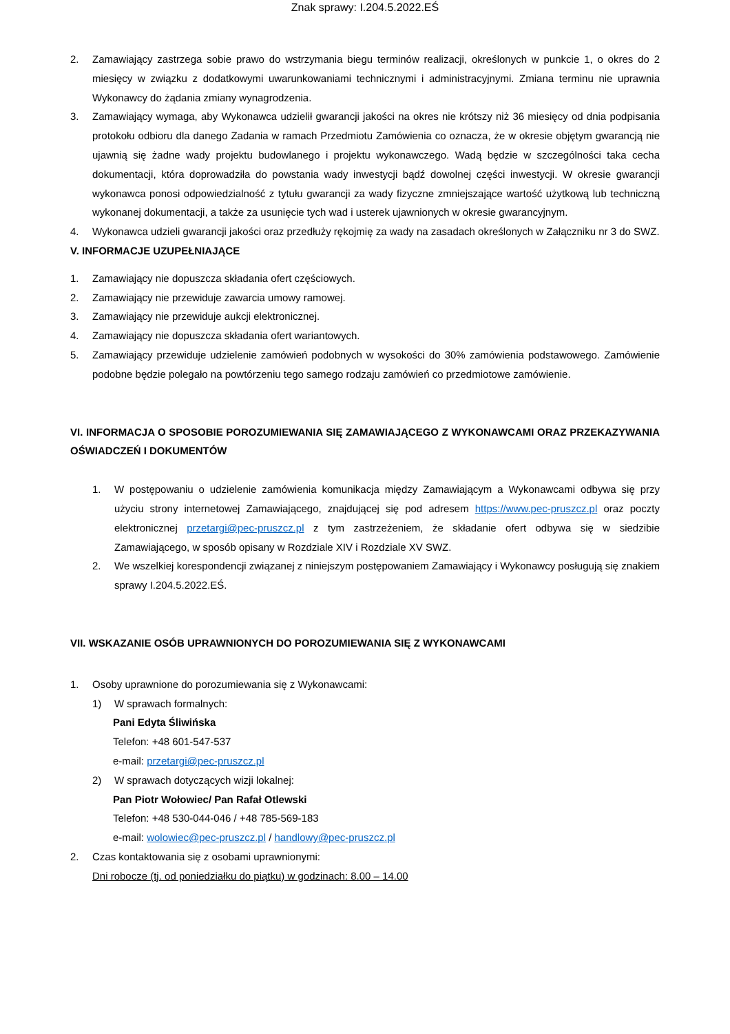Znak sprawy: I.204.5.2022.EŚ
2. Zamawiający zastrzega sobie prawo do wstrzymania biegu terminów realizacji, określonych w punkcie 1, o okres do 2 miesięcy w związku z dodatkowymi uwarunkowaniami technicznymi i administracyjnymi. Zmiana terminu nie uprawnia Wykonawcy do żądania zmiany wynagrodzenia.
3. Zamawiający wymaga, aby Wykonawca udzielił gwarancji jakości na okres nie krótszy niż 36 miesięcy od dnia podpisania protokołu odbioru dla danego Zadania w ramach Przedmiotu Zamówienia co oznacza, że w okresie objętym gwarancją nie ujawnią się żadne wady projektu budowlanego i projektu wykonawczego. Wadą będzie w szczególności taka cecha dokumentacji, która doprowadziła do powstania wady inwestycji bądź dowolnej części inwestycji. W okresie gwarancji wykonawca ponosi odpowiedzialność z tytułu gwarancji za wady fizyczne zmniejszające wartość użytkową lub techniczną wykonanej dokumentacji, a także za usunięcie tych wad i usterek ujawnionych w okresie gwarancyjnym.
4. Wykonawca udzieli gwarancji jakości oraz przedłuży rękojmię za wady na zasadach określonych w Załączniku nr 3 do SWZ.
V. INFORMACJE UZUPEŁNIAJĄCE
1. Zamawiający nie dopuszcza składania ofert częściowych.
2. Zamawiający nie przewiduje zawarcia umowy ramowej.
3. Zamawiający nie przewiduje aukcji elektronicznej.
4. Zamawiający nie dopuszcza składania ofert wariantowych.
5. Zamawiający przewiduje udzielenie zamówień podobnych w wysokości do 30% zamówienia podstawowego. Zamówienie podobne będzie polegało na powtórzeniu tego samego rodzaju zamówień co przedmiotowe zamówienie.
VI. INFORMACJA O SPOSOBIE POROZUMIEWANIA SIĘ ZAMAWIAJĄCEGO Z WYKONAWCAMI ORAZ PRZEKAZYWANIA OŚWIADCZEŃ I DOKUMENTÓW
1. W postępowaniu o udzielenie zamówienia komunikacja między Zamawiającym a Wykonawcami odbywa się przy użyciu strony internetowej Zamawiającego, znajdującej się pod adresem https://www.pec-pruszcz.pl oraz poczty elektronicznej przetargi@pec-pruszcz.pl z tym zastrzeżeniem, że składanie ofert odbywa się w siedzibie Zamawiającego, w sposób opisany w Rozdziale XIV i Rozdziale XV SWZ.
2. We wszelkiej korespondencji związanej z niniejszym postępowaniem Zamawiający i Wykonawcy posługują się znakiem sprawy I.204.5.2022.EŚ.
VII. WSKAZANIE OSÓB UPRAWNIONYCH DO POROZUMIEWANIA SIĘ Z WYKONAWCAMI
1. Osoby uprawnione do porozumiewania się z Wykonawcami:
1) W sprawach formalnych:
Pani Edyta Śliwińska
Telefon: +48 601-547-537
e-mail: przetargi@pec-pruszcz.pl
2) W sprawach dotyczących wizji lokalnej:
Pan Piotr Wołowiec/ Pan Rafał Otlewski
Telefon: +48 530-044-046 / +48 785-569-183
e-mail: wolowiec@pec-pruszcz.pl / handlowy@pec-pruszcz.pl
2. Czas kontaktowania się z osobami uprawnionymi:
Dni robocze (tj. od poniedziałku do piątku) w godzinach: 8.00 – 14.00